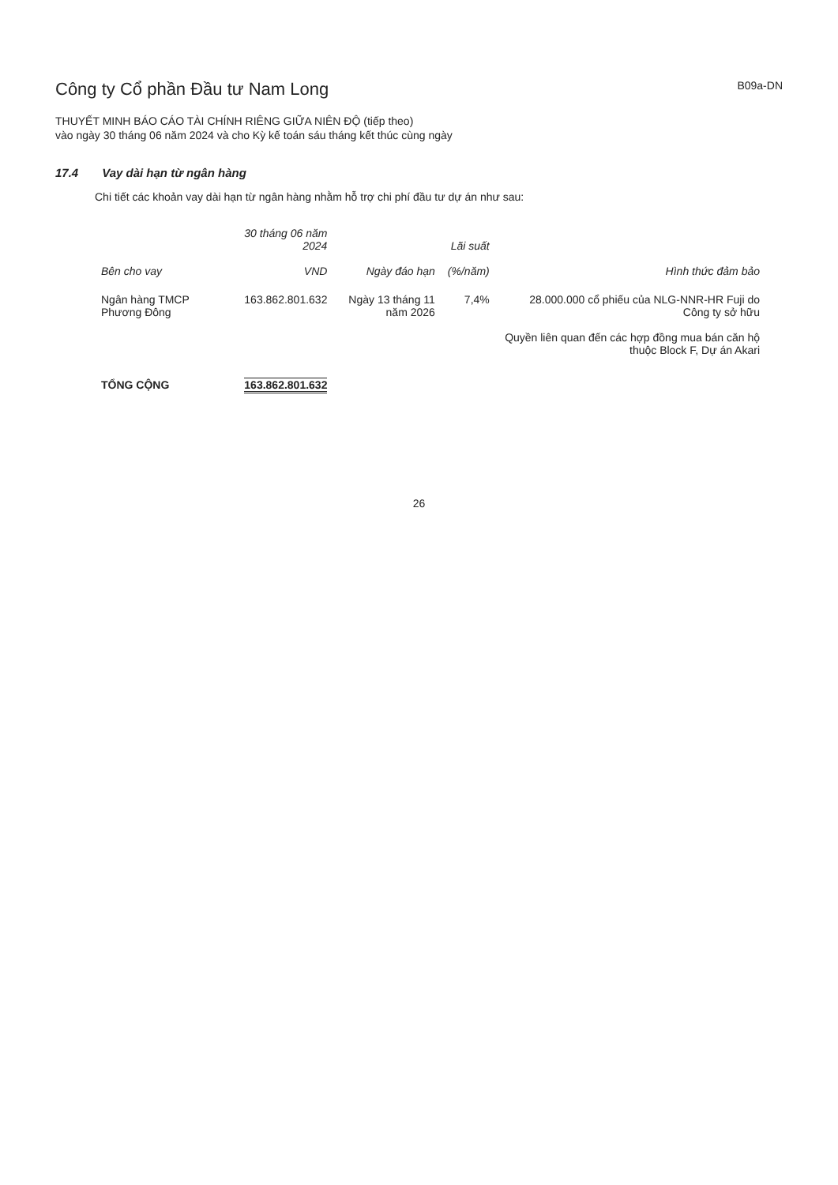Công ty Cổ phần Đầu tư Nam Long
B09a-DN
THUYẾT MINH BÁO CÁO TÀI CHÍNH RIÊNG GIỮA NIÊN ĐỘ (tiếp theo)
vào ngày 30 tháng 06 năm 2024 và cho Kỳ kế toán sáu tháng kết thúc cùng ngày
17.4 Vay dài hạn từ ngân hàng
Chi tiết các khoản vay dài hạn từ ngân hàng nhằm hỗ trợ chi phí đầu tư dự án như sau:
| Bên cho vay | 30 tháng 06 năm 2024 VND | Ngày đáo hạn | Lãi suất (%/năm) | Hình thức đảm bảo |
| --- | --- | --- | --- | --- |
| Ngân hàng TMCP Phương Đông | 163.862.801.632 | Ngày 13 tháng 11 năm 2026 | 7,4% | 28.000.000 cổ phiếu của NLG-NNR-HR Fuji do Công ty sở hữu Quyền liên quan đến các hợp đồng mua bán căn hộ thuộc Block F, Dự án Akari |
| TỔNG CỘNG | 163.862.801.632 | | | |
26